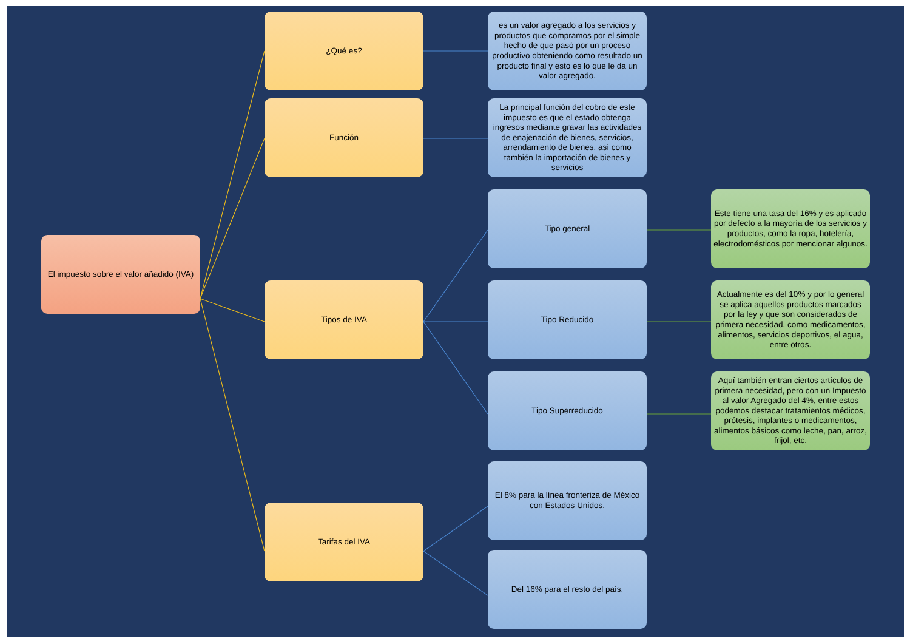¿Qué es?
es un valor agregado a los servicios y productos que compramos por el simple hecho de que pasó por un proceso productivo obteniendo como resultado un producto final y esto es lo que le da un valor agregado.
Función
La principal función del cobro de este impuesto es que el estado obtenga ingresos mediante gravar las actividades de enajenación de bienes, servicios, arrendamiento de bienes, así como también la importación de bienes y servicios
Tipo general
Este tiene una tasa del 16% y es aplicado por defecto a la mayoría de los servicios y productos, como la ropa, hotelería, electrodomésticos por mencionar algunos.
El impuesto sobre el valor añadido (IVA)
Tipos de IVA
Tipo Reducido
Actualmente es del 10% y por lo general se aplica aquellos productos marcados por la ley y que son considerados de primera necesidad, como medicamentos, alimentos, servicios deportivos, el agua, entre otros.
Tipo Superreducido
Aquí también entran ciertos artículos de primera necesidad, pero con un Impuesto al valor Agregado del 4%, entre estos podemos destacar tratamientos médicos, prótesis, implantes o medicamentos, alimentos básicos como leche, pan, arroz, frijol, etc.
El 8% para la línea fronteriza de México con Estados Unidos.
Tarifas del IVA
Del 16% para el resto del país.